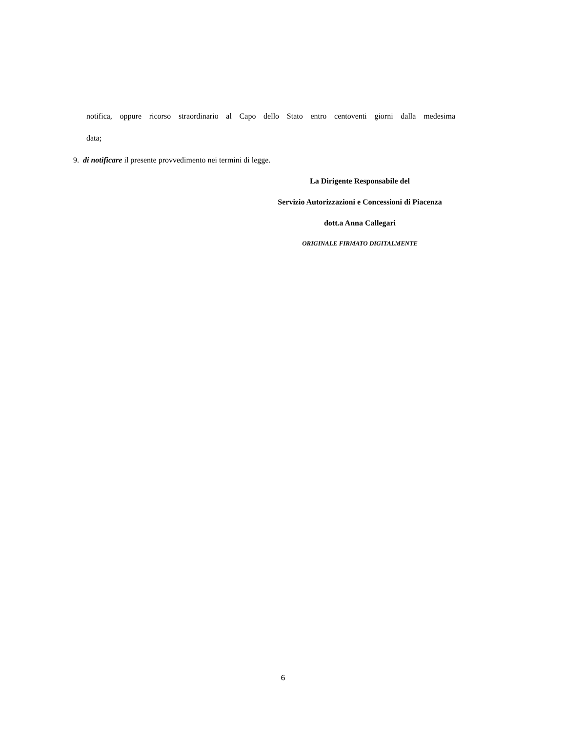notifica, oppure ricorso straordinario al Capo dello Stato entro centoventi giorni dalla medesima
data;
9. di notificare il presente provvedimento nei termini di legge.
La Dirigente Responsabile del
Servizio Autorizzazioni e Concessioni di Piacenza
dott.a Anna Callegari
ORIGINALE FIRMATO DIGITALMENTE
6